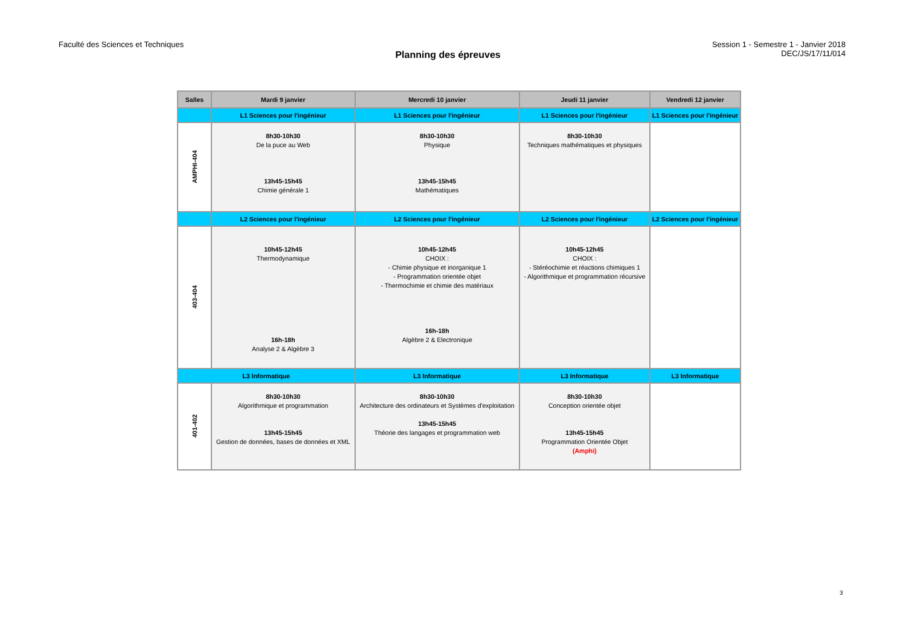Faculté des Sciences et Techniques
Planning des épreuves
Session 1 - Semestre 1 - Janvier 2018
DEC/JS/17/11/014
| Salles | Mardi 9 janvier | Mercredi 10 janvier | Jeudi 11 janvier | Vendredi 12 janvier |
| --- | --- | --- | --- | --- |
| | L1 Sciences pour l'ingénieur | L1 Sciences pour l'ingénieur | L1 Sciences pour l'ingénieur | L1 Sciences pour l'ingénieur |
| AMPHI-404 | 8h30-10h30 De la puce au Web 13h45-15h45 Chimie générale 1 | 8h30-10h30 Physique 13h45-15h45 Mathématiques | 8h30-10h30 Techniques mathématiques et physiques | |
| | L2 Sciences pour l'ingénieur | L2 Sciences pour l'ingénieur | L2 Sciences pour l'ingénieur | L2 Sciences pour l'ingénieur |
| 403-404 | 10h45-12h45 Thermodynamique 16h-18h Analyse 2 & Algèbre 3 | 10h45-12h45 CHOIX : - Chimie physique et inorganique 1 - Programmation orientée objet - Thermochimie et chimie des matériaux 16h-18h Algèbre 2 & Electronique | 10h45-12h45 CHOIX : - Stéréochimie et réactions chimiques 1 - Algorithmique et programmation récursive | |
| L3 Informatique | | L3 Informatique | L3 Informatique | L3 Informatique |
| 401-402 | 8h30-10h30 Algorithmique et programmation 13h45-15h45 Gestion de données, bases de données et XML | 8h30-10h30 Architecture des ordinateurs et Systèmes d'exploitation 13h45-15h45 Théorie des langages et programmation web | 8h30-10h30 Conception orientée objet 13h45-15h45 Programmation Orientée Objet (Amphi) | |
3